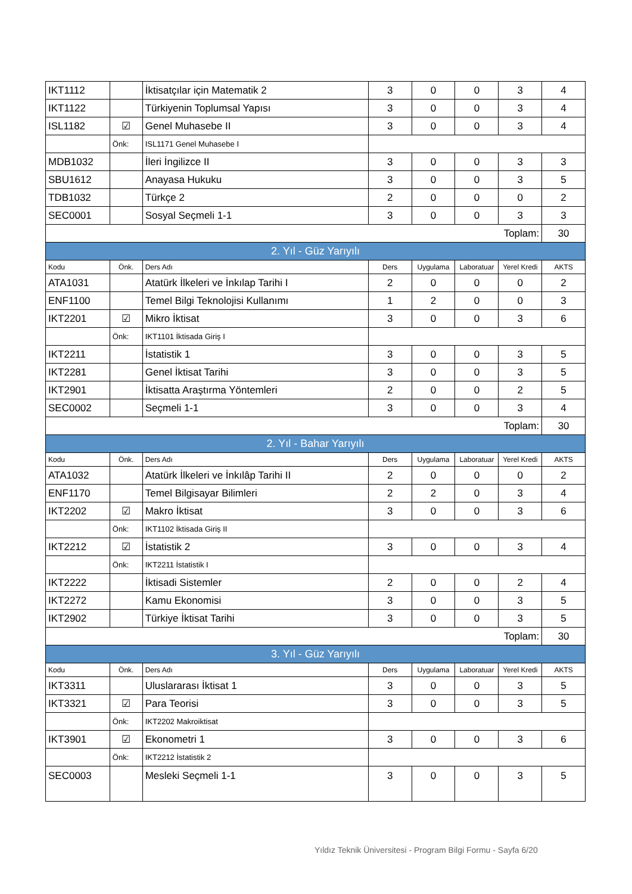| IKT1112 | | İktisatçılar için Matematik 2 | 3 | 0 | 0 | 3 | 4 |
| IKT1122 | | Türkiyenin Toplumsal Yapısı | 3 | 0 | 0 | 3 | 4 |
| ISL1182 | ☑ | Genel Muhasebe II | 3 | 0 | 0 | 3 | 4 |
| | Önk: | ISL1171 Genel Muhasebe I | | | | | |
| MDB1032 | | İleri İngilizce II | 3 | 0 | 0 | 3 | 3 |
| SBU1612 | | Anayasa Hukuku | 3 | 0 | 0 | 3 | 5 |
| TDB1032 | | Türkçe 2 | 2 | 0 | 0 | 0 | 2 |
| SEC0001 | | Sosyal Seçmeli 1-1 | 3 | 0 | 0 | 3 | 3 |
| Toplam: | | | | | | | 30 |
| 2. Yıl - Güz Yarıyılı | | | | | | | |
| Kodu | Önk. | Ders Adı | Ders | Uygulama | Laboratuar | Yerel Kredi | AKTS |
| ATA1031 | | Atatürk İlkeleri ve İnkılap Tarihi I | 2 | 0 | 0 | 0 | 2 |
| ENF1100 | | Temel Bilgi Teknolojisi Kullanımı | 1 | 2 | 0 | 0 | 3 |
| IKT2201 | ☑ | Mikro İktisat | 3 | 0 | 0 | 3 | 6 |
| | Önk: | IKT1101 İktisada Giriş I | | | | | |
| IKT2211 | | İstatistik 1 | 3 | 0 | 0 | 3 | 5 |
| IKT2281 | | Genel İktisat Tarihi | 3 | 0 | 0 | 3 | 5 |
| IKT2901 | | İktisatta Araştırma Yöntemleri | 2 | 0 | 0 | 2 | 5 |
| SEC0002 | | Seçmeli 1-1 | 3 | 0 | 0 | 3 | 4 |
| Toplam: | | | | | | | 30 |
| 2. Yıl - Bahar Yarıyılı | | | | | | | |
| Kodu | Önk. | Ders Adı | Ders | Uygulama | Laboratuar | Yerel Kredi | AKTS |
| ATA1032 | | Atatürk İlkeleri ve İnkılâp Tarihi II | 2 | 0 | 0 | 0 | 2 |
| ENF1170 | | Temel Bilgisayar Bilimleri | 2 | 2 | 0 | 3 | 4 |
| IKT2202 | ☑ | Makro İktisat | 3 | 0 | 0 | 3 | 6 |
| | Önk: | IKT1102 İktisada Giriş II | | | | | |
| IKT2212 | ☑ | İstatistik 2 | 3 | 0 | 0 | 3 | 4 |
| | Önk: | IKT2211 İstatistik I | | | | | |
| IKT2222 | | İktisadi Sistemler | 2 | 0 | 0 | 2 | 4 |
| IKT2272 | | Kamu Ekonomisi | 3 | 0 | 0 | 3 | 5 |
| IKT2902 | | Türkiye İktisat Tarihi | 3 | 0 | 0 | 3 | 5 |
| Toplam: | | | | | | | 30 |
| 3. Yıl - Güz Yarıyılı | | | | | | | |
| Kodu | Önk. | Ders Adı | Ders | Uygulama | Laboratuar | Yerel Kredi | AKTS |
| IKT3311 | | Uluslararası İktisat 1 | 3 | 0 | 0 | 3 | 5 |
| IKT3321 | ☑ | Para Teorisi | 3 | 0 | 0 | 3 | 5 |
| | Önk: | IKT2202 Makroiktisat | | | | | |
| IKT3901 | ☑ | Ekonometri 1 | 3 | 0 | 0 | 3 | 6 |
| | Önk: | IKT2212 İstatistik 2 | | | | | |
| SEC0003 | | Mesleki Seçmeli 1-1 | 3 | 0 | 0 | 3 | 5 |
Yıldız Teknik Üniversitesi - Program Bilgi Formu - Sayfa 6/20